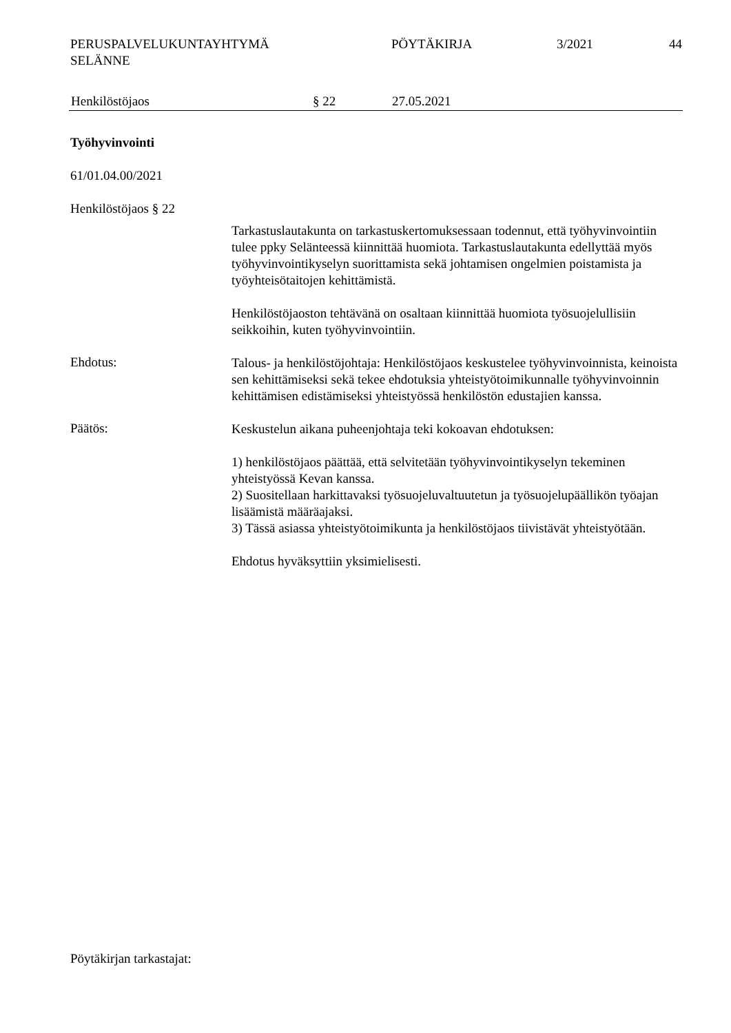PERUSPALVELUKUNTAYHTYMÄ
SELÄNNE
PÖYTÄKIRJA 3/2021 44
Henkilöstöjaos § 22 27.05.2021
Työhyvinvointi
61/01.04.00/2021
Henkilöstöjaos § 22
Tarkastuslautakunta on tarkastuskertomuksessaan todennut, että työhyvinvointiin tulee ppky Selänteessä kiinnittää huomiota. Tarkastuslautakunta edellyttää myös työhyvinvointikyselyn suorittamista sekä johtamisen ongelmien poistamista ja työyhteisötaitojen kehittämistä.
Henkilöstöjaoston tehtävänä on osaltaan kiinnittää huomiota työsuojelullisiin seikkoihin, kuten työhyvinvointiin.
Ehdotus:
Talous- ja henkilöstöjohtaja: Henkilöstöjaos keskustelee työhyvinvoinnista, keinoista sen kehittämiseksi sekä tekee ehdotuksia yhteistyötoimikunnalle työhyvinvoinnin kehittämisen edistämiseksi yhteistyössä henkilöstön edustajien kanssa.
Päätös:
Keskustelun aikana puheenjohtaja teki kokoavan ehdotuksen:
1) henkilöstöjaos päättää, että selvitetään työhyvinvointikyselyn tekeminen yhteistyössä Kevan kanssa.
2) Suositellaan harkittavaksi työsuojeluvaltuutetun ja työsuojelupäällikön työajan lisäämistä määräajaksi.
3) Tässä asiassa yhteistyötoimikunta ja henkilöstöjaos tiivistävät yhteistyötään.
Ehdotus hyväksyttiin yksimielisesti.
Pöytäkirjan tarkastajat: